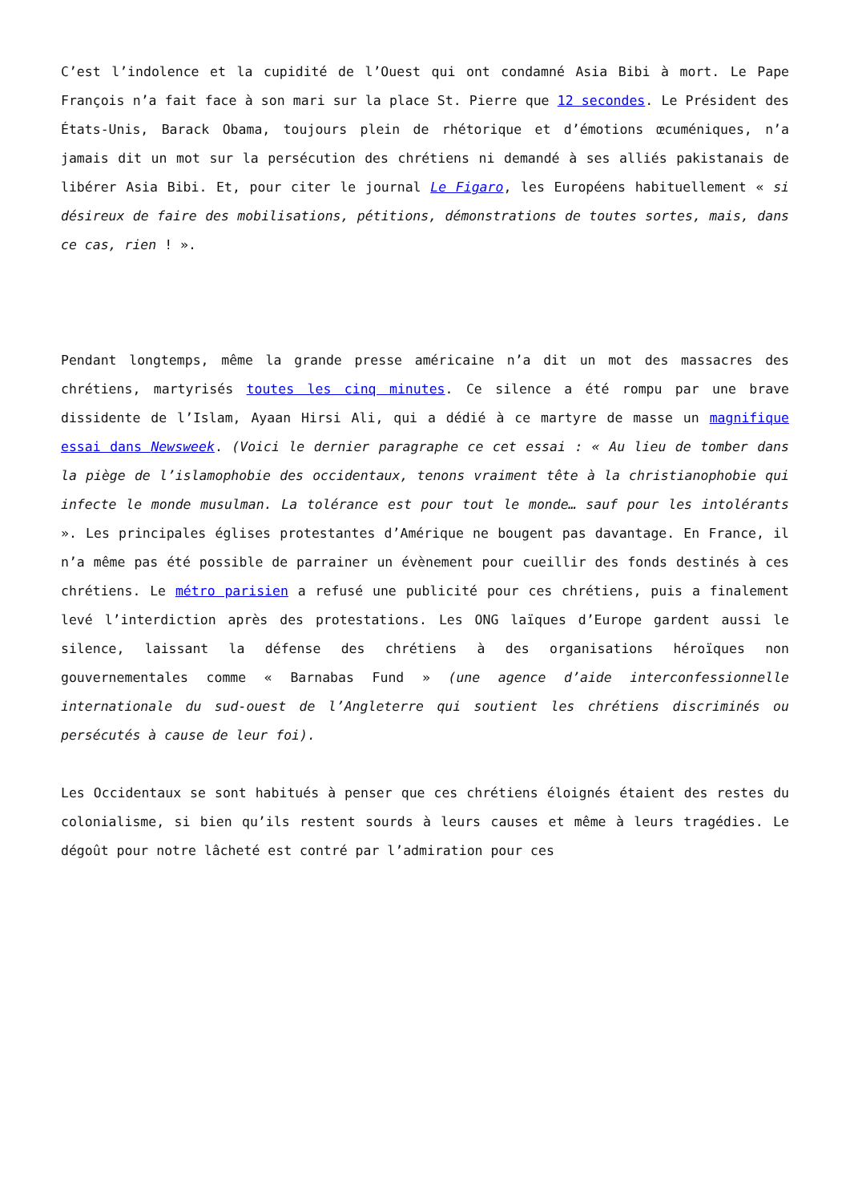C’est l’indolence et la cupidité de l’Ouest qui ont condamné Asia Bibi à mort. Le Pape François n’a fait face à son mari sur la place St. Pierre que 12 secondes. Le Président des États-Unis, Barack Obama, toujours plein de rhétorique et d’émotions œcuméniques, n’a jamais dit un mot sur la persécution des chrétiens ni demandé à ses alliés pakistanais de libérer Asia Bibi. Et, pour citer le journal Le Figaro, les Européens habituellement « si désireux de faire des mobilisations, pétitions, démonstrations de toutes sortes, mais, dans ce cas, rien ! ».
Pendant longtemps, même la grande presse américaine n’a dit un mot des massacres des chrétiens, martyrisés toutes les cinq minutes. Ce silence a été rompu par une brave dissidente de l’Islam, Ayaan Hirsi Ali, qui a dédié à ce martyre de masse un magnifique essai dans Newsweek. (Voici le dernier paragraphe ce cet essai : « Au lieu de tomber dans la piège de l’islamophobie des occidentaux, tenons vraiment tête à la christianophobie qui infecte le monde musulman. La tolérance est pour tout le monde… sauf pour les intolérants ». Les principales églises protestantes d’Amérique ne bougent pas davantage. En France, il n’a même pas été possible de parrainer un évènement pour cueillir des fonds destinés à ces chrétiens. Le métro parisien a refusé une publicité pour ces chrétiens, puis a finalement levé l’interdiction après des protestations. Les ONG laïques d’Europe gardent aussi le silence, laissant la défense des chrétiens à des organisations héroïques non gouvernementales comme « Barnabas Fund » (une agence d’aide interconfessionnelle internationale du sud-ouest de l’Angleterre qui soutient les chrétiens discriminés ou persécutés à cause de leur foi).
Les Occidentaux se sont habitués à penser que ces chrétiens éloignés étaient des restes du colonialisme, si bien qu’ils restent sourds à leurs causes et même à leurs tragédies. Le dégoût pour notre lâcheté est contré par l’admiration pour ces